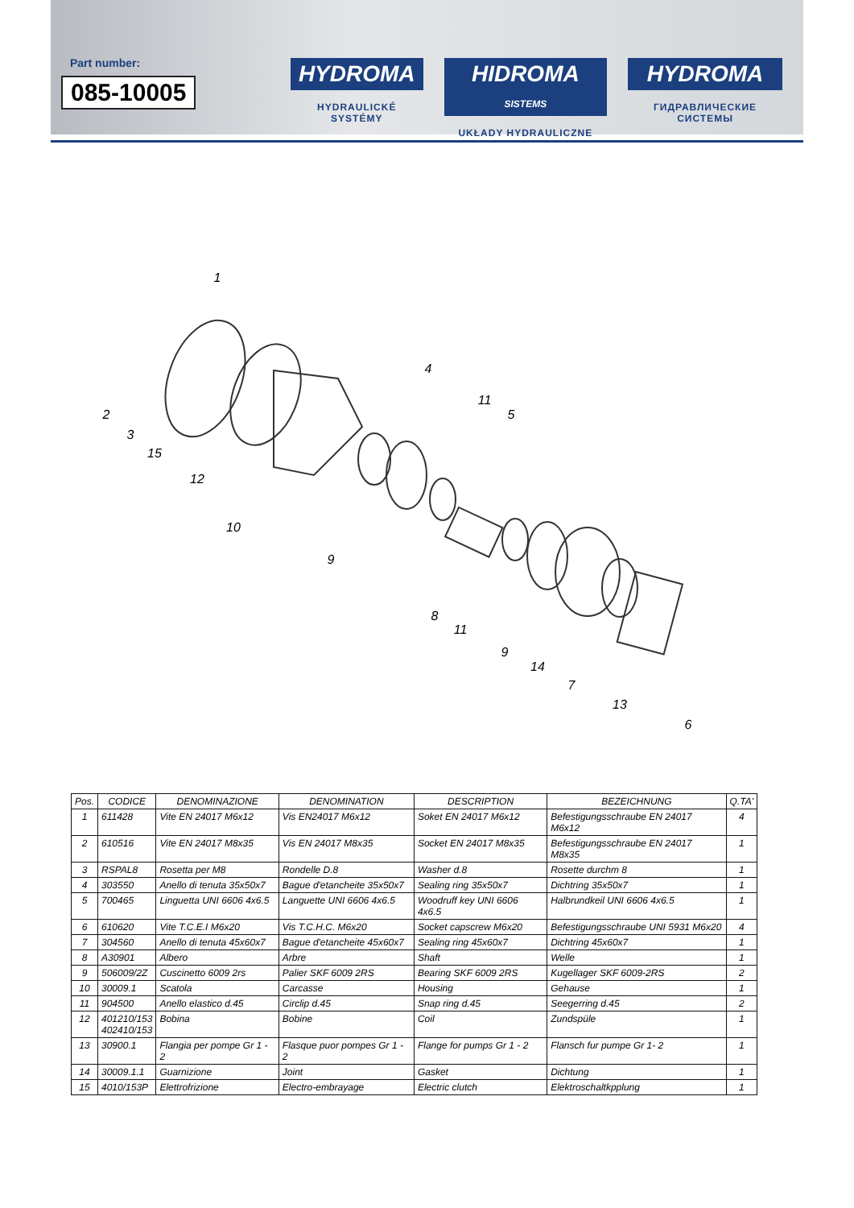Part number:
085-10005
HYDROMA
HYDRAULICKÉ SYSTÉMY
HIDROMA SISTEMS
UKŁADY HYDRAULICZNE
HYDROMA
ГИДРАВЛИЧЕСКИЕ СИСТЕМЫ
1
2
3
4
5
6
7
8
9
9
10
11
11
12
13
14
15
| Pos. | CODICE | DENOMINAZIONE | DENOMINATION | DESCRIPTION | BEZEICHNUNG | Q.TA' |
| --- | --- | --- | --- | --- | --- | --- |
| 1 | 611428 | Vite EN 24017 M6x12 | Vis EN24017 M6x12 | Soket EN 24017 M6x12 | Befestigungsschraube EN 24017 M6x12 | 4 |
| 2 | 610516 | Vite EN 24017 M8x35 | Vis EN 24017 M8x35 | Socket EN 24017 M8x35 | Befestigungsschraube EN 24017 M8x35 | 1 |
| 3 | RSPAL8 | Rosetta per M8 | Rondelle D.8 | Washer d.8 | Rosette durchm 8 | 1 |
| 4 | 303550 | Anello di tenuta 35x50x7 | Bague d'etancheite 35x50x7 | Sealing ring 35x50x7 | Dichtring 35x50x7 | 1 |
| 5 | 700465 | Linguetta UNI 6606 4x6.5 | Languette UNI 6606 4x6.5 | Woodruff key UNI 6606 4x6.5 | Halbrundkeil UNI 6606 4x6.5 | 1 |
| 6 | 610620 | Vite T.C.E.I M6x20 | Vis T.C.H.C. M6x20 | Socket capscrew M6x20 | Befestigungsschraube UNI 5931 M6x20 | 4 |
| 7 | 304560 | Anello di tenuta 45x60x7 | Bague d'etancheite 45x60x7 | Sealing ring 45x60x7 | Dichtring 45x60x7 | 1 |
| 8 | A30901 | Albero | Arbre | Shaft | Welle | 1 |
| 9 | 506009/2Z | Cuscinetto 6009 2rs | Palier SKF 6009 2RS | Bearing SKF 6009 2RS | Kugellager SKF 6009-2RS | 2 |
| 10 | 30009.1 | Scatola | Carcasse | Housing | Gehause | 1 |
| 11 | 904500 | Anello elastico d.45 | Circlip d.45 | Snap ring d.45 | Seegerring d.45 | 2 |
| 12 | 401210/153 402410/153 | Bobina | Bobine | Coil | Zundspüle | 1 |
| 13 | 30900.1 | Flangia per pompe Gr 1 - 2 | Flasque puor pompes Gr 1 - 2 | Flange for pumps Gr 1 - 2 | Flansch fur pumpe Gr 1- 2 | 1 |
| 14 | 30009.1.1 | Guarnizione | Joint | Gasket | Dichtung | 1 |
| 15 | 4010/153P | Elettrofrizione | Electro-embrayage | Electric clutch | Elektroschaltkpplung | 1 |